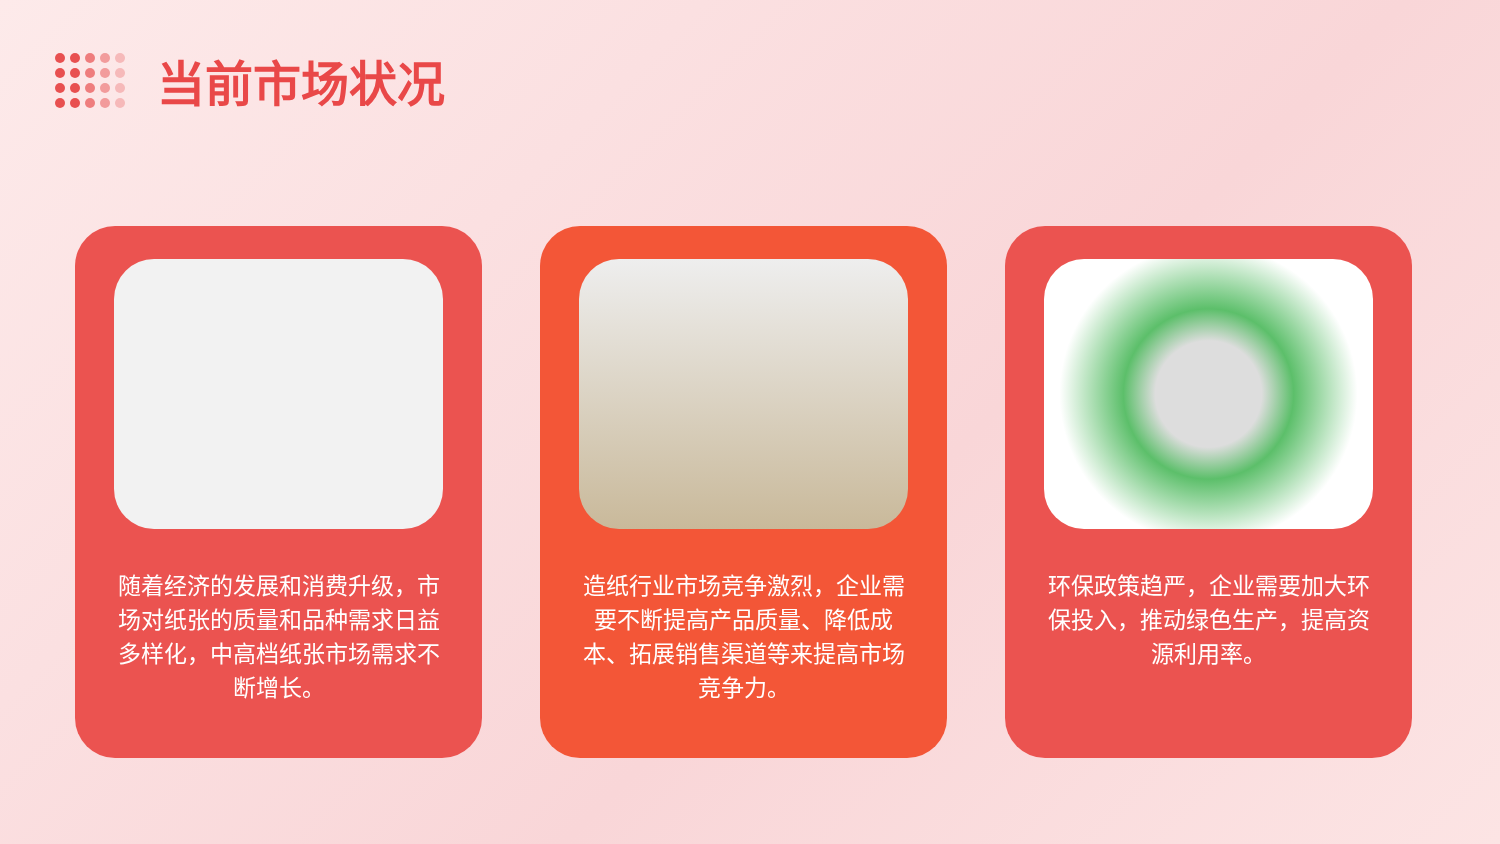当前市场状况
随着经济的发展和消费升级，市场对纸张的质量和品种需求日益多样化，中高档纸张市场需求不断增长。
造纸行业市场竞争激烈，企业需要不断提高产品质量、降低成本、拓展销售渠道等来提高市场竞争力。
环保政策趋严，企业需要加大环保投入，推动绿色生产，提高资源利用率。